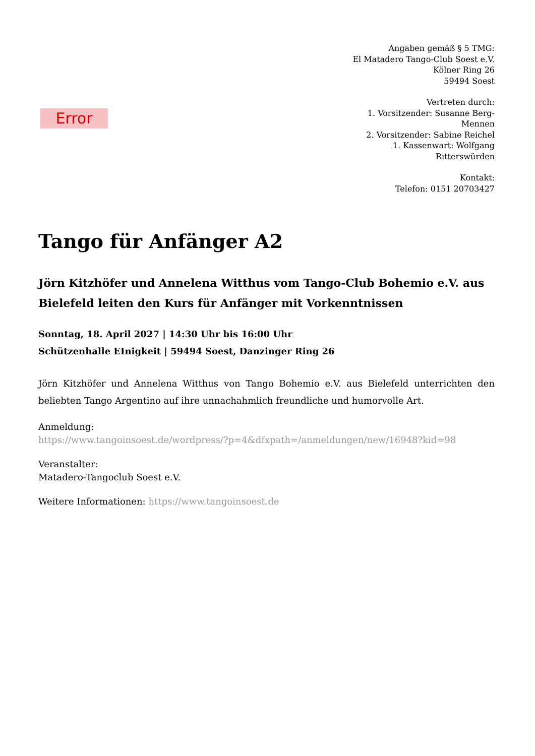Error
Angaben gemäß § 5 TMG:
El Matadero Tango-Club Soest e.V.
Kölner Ring 26
59494 Soest
Vertreten durch:
1. Vorsitzender: Susanne Berg-Mennen
2. Vorsitzender: Sabine Reichel
1. Kassenwart: Wolfgang Ritterswürden
Kontakt:
Telefon: 0151 20703427
Tango für Anfänger A2
Jörn Kitzhöfer und Annelena Witthus vom Tango-Club Bohemio e.V. aus Bielefeld leiten den Kurs für Anfänger mit Vorkenntnissen
Sonntag, 18. April 2027 | 14:30 Uhr bis 16:00 Uhr
Schützenhalle EInigkeit | 59494 Soest, Danzinger Ring 26
Jörn Kitzhöfer und Annelena Witthus von Tango Bohemio e.V. aus Bielefeld unterrichten den beliebten Tango Argentino auf ihre unnachahmlich freundliche und humorvolle Art.
Anmeldung:
https://www.tangoinsoest.de/wordpress/?p=4&dfxpath=/anmeldungen/new/16948?kid=98
Veranstalter:
Matadero-Tangoclub Soest e.V.
Weitere Informationen: https://www.tangoinsoest.de